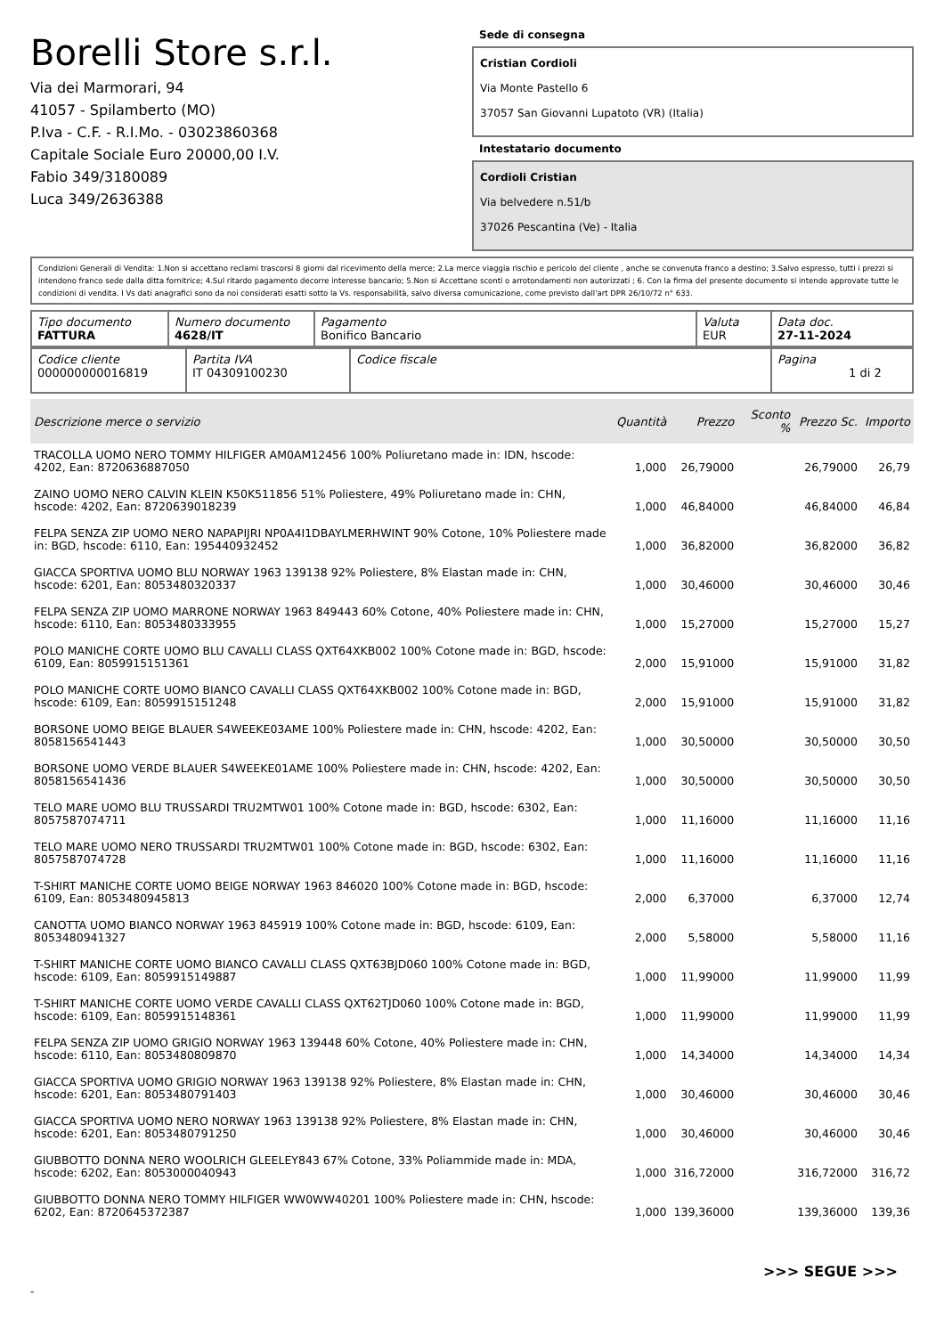Borelli Store s.r.l.
Via dei Marmorari, 94
41057 - Spilamberto (MO)
P.Iva - C.F. - R.I.Mo. - 03023860368
Capitale Sociale Euro 20000,00 I.V.
Fabio 349/3180089
Luca 349/2636388
Sede di consegna
Cristian Cordioli
Via Monte Pastello 6
37057 San Giovanni Lupatoto (VR) (Italia)
Intestatario documento
Cordioli Cristian
Via belvedere n.51/b
37026 Pescantina (Ve) - Italia
Condizioni Generali di Vendita: 1.Non si accettano reclami trascorsi 8 giorni dal ricevimento della merce; 2.La merce viaggia rischio e pericolo del cliente , anche se convenuta franco a destino; 3.Salvo espresso, tutti i prezzi si intendono franco sede dalla ditta fornitrice; 4.Sul ritardo pagamento decorre interesse bancario; 5.Non si Accettano sconti o arrotondamenti non autorizzati ; 6. Con la firma del presente documento si intendo approvate tutte le condizioni di vendita. I Vs dati anagrafici sono da noi considerati esatti sotto la Vs. responsabilità, salvo diversa comunicazione, come previsto dall'art DPR 26/10/72 n° 633.
| Tipo documento FATTURA | Numero documento 4628/IT | Pagamento Bonifico Bancario | Valuta EUR | Data doc. 27-11-2024 |
| Codice cliente 000000000016819 | Partita IVA IT 04309100230 | Codice fiscale | Pagina 1 di 2 |
| Descrizione merce o servizio | Quantità | Prezzo | Sconto % | Prezzo Sc. | Importo |
| --- | --- | --- | --- | --- | --- |
| TRACOLLA UOMO NERO TOMMY HILFIGER AM0AM12456 100% Poliuretano made in: IDN, hscode: 4202, Ean: 8720636887050 | 1,000 | 26,79000 | | 26,79000 | 26,79 |
| ZAINO UOMO NERO CALVIN KLEIN K50K511856 51% Poliestere, 49% Poliuretano made in: CHN, hscode: 4202, Ean: 8720639018239 | 1,000 | 46,84000 | | 46,84000 | 46,84 |
| FELPA SENZA ZIP UOMO NERO NAPAPIJRI NP0A4I1DBAYLMERHWINT 90% Cotone, 10% Poliestere made in: BGD, hscode: 6110, Ean: 195440932452 | 1,000 | 36,82000 | | 36,82000 | 36,82 |
| GIACCA SPORTIVA UOMO BLU NORWAY 1963 139138 92% Poliestere, 8% Elastan made in: CHN, hscode: 6201, Ean: 8053480320337 | 1,000 | 30,46000 | | 30,46000 | 30,46 |
| FELPA SENZA ZIP UOMO MARRONE NORWAY 1963 849443 60% Cotone, 40% Poliestere made in: CHN, hscode: 6110, Ean: 8053480333955 | 1,000 | 15,27000 | | 15,27000 | 15,27 |
| POLO MANICHE CORTE UOMO BLU CAVALLI CLASS QXT64XKB002 100% Cotone made in: BGD, hscode: 6109, Ean: 8059915151361 | 2,000 | 15,91000 | | 15,91000 | 31,82 |
| POLO MANICHE CORTE UOMO BIANCO CAVALLI CLASS QXT64XKB002 100% Cotone made in: BGD, hscode: 6109, Ean: 8059915151248 | 2,000 | 15,91000 | | 15,91000 | 31,82 |
| BORSONE UOMO BEIGE BLAUER S4WEEKE03AME 100% Poliestere made in: CHN, hscode: 4202, Ean: 8058156541443 | 1,000 | 30,50000 | | 30,50000 | 30,50 |
| BORSONE UOMO VERDE BLAUER S4WEEKE01AME 100% Poliestere made in: CHN, hscode: 4202, Ean: 8058156541436 | 1,000 | 30,50000 | | 30,50000 | 30,50 |
| TELO MARE UOMO BLU TRUSSARDI TRU2MTW01 100% Cotone made in: BGD, hscode: 6302, Ean: 8057587074711 | 1,000 | 11,16000 | | 11,16000 | 11,16 |
| TELO MARE UOMO NERO TRUSSARDI TRU2MTW01 100% Cotone made in: BGD, hscode: 6302, Ean: 8057587074728 | 1,000 | 11,16000 | | 11,16000 | 11,16 |
| T-SHIRT MANICHE CORTE UOMO BEIGE NORWAY 1963 846020 100% Cotone made in: BGD, hscode: 6109, Ean: 8053480945813 | 2,000 | 6,37000 | | 6,37000 | 12,74 |
| CANOTTA UOMO BIANCO NORWAY 1963 845919 100% Cotone made in: BGD, hscode: 6109, Ean: 8053480941327 | 2,000 | 5,58000 | | 5,58000 | 11,16 |
| T-SHIRT MANICHE CORTE UOMO BIANCO CAVALLI CLASS QXT63BJD060 100% Cotone made in: BGD, hscode: 6109, Ean: 8059915149887 | 1,000 | 11,99000 | | 11,99000 | 11,99 |
| T-SHIRT MANICHE CORTE UOMO VERDE CAVALLI CLASS QXT62TJD060 100% Cotone made in: BGD, hscode: 6109, Ean: 8059915148361 | 1,000 | 11,99000 | | 11,99000 | 11,99 |
| FELPA SENZA ZIP UOMO GRIGIO NORWAY 1963 139448 60% Cotone, 40% Poliestere made in: CHN, hscode: 6110, Ean: 8053480809870 | 1,000 | 14,34000 | | 14,34000 | 14,34 |
| GIACCA SPORTIVA UOMO GRIGIO NORWAY 1963 139138 92% Poliestere, 8% Elastan made in: CHN, hscode: 6201, Ean: 8053480791403 | 1,000 | 30,46000 | | 30,46000 | 30,46 |
| GIACCA SPORTIVA UOMO NERO NORWAY 1963 139138 92% Poliestere, 8% Elastan made in: CHN, hscode: 6201, Ean: 8053480791250 | 1,000 | 30,46000 | | 30,46000 | 30,46 |
| GIUBBOTTO DONNA NERO WOOLRICH GLEELEY843 67% Cotone, 33% Poliammide made in: MDA, hscode: 6202, Ean: 8053000040943 | 1,000 | 316,72000 | | 316,72000 | 316,72 |
| GIUBBOTTO DONNA NERO TOMMY HILFIGER WW0WW40201 100% Poliestere made in: CHN, hscode: 6202, Ean: 8720645372387 | 1,000 | 139,36000 | | 139,36000 | 139,36 |
>>> SEGUE >>>
-